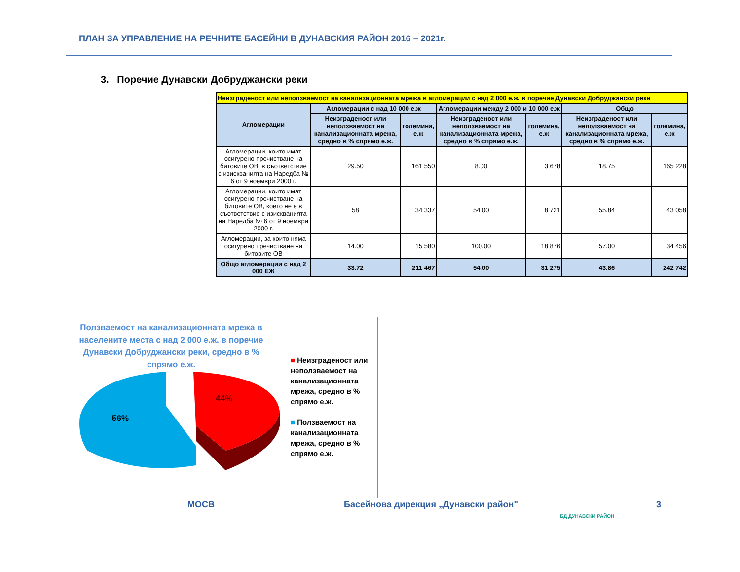ПЛАН ЗА УПРАВЛЕНИЕ НА РЕЧНИТЕ БАСЕЙНИ В ДУНАВСКИЯ РАЙОН 2016 – 2021г.
3. Поречие Дунавски Добруджански реки
| Неизграденост или неползваемост на канализационната мрежа в агломерации с над 2 000 е.ж. в поречие Дунавски Добруджански реки | | | | | | |
| Агломерации | Агломерации с над 10 000 е.ж | | Агломерации между 2 000 и 10 000 е.ж | | Общо | |
| | Неизграденост или неползваемост на канализационната мрежа, средно в % спрямо е.ж. | големина, е.ж | Неизграденост или неползваемост на канализационната мрежа, средно в % спрямо е.ж. | големина, е.ж | Неизграденост или неползваемост на канализационната мрежа, средно в % спрямо е.ж. | големина, е.ж |
| Агломерации, които имат осигурено пречистване на битовите ОВ, в съответствие с изискванията на Наредба № 6 от 9 ноември 2000 г. | 29.50 | 161 550 | 8.00 | 3 678 | 18.75 | 165 228 |
| Агломерации, които имат осигурено пречистване на битовите ОВ, което не е в съответствие с изискванията на Наредба № 6 от 9 ноември 2000 г. | 58 | 34 337 | 54.00 | 8 721 | 55.84 | 43 058 |
| Агломерации, за които няма осигурено пречистване на битовите ОВ | 14.00 | 15 580 | 100.00 | 18 876 | 57.00 | 34 456 |
| Общо агломерации с над 2 000 ЕЖ | 33.72 | 211 467 | 54.00 | 31 275 | 43.86 | 242 742 |
Ползваемост на канализационната мрежа в населените места с над 2 000 е.ж. в поречие Дунавски Добруджански реки, средно в % спрямо е.ж.
56%
44%
■ Неизграденост или неползваемост на канализационната мрежа, средно в % спрямо е.ж.
■ Ползваемост на канализационната мрежа, средно в % спрямо е.ж.
МОСВ
Басейнова дирекция „Дунавски район"
БД ДУНАВСКИ РАЙОН
3